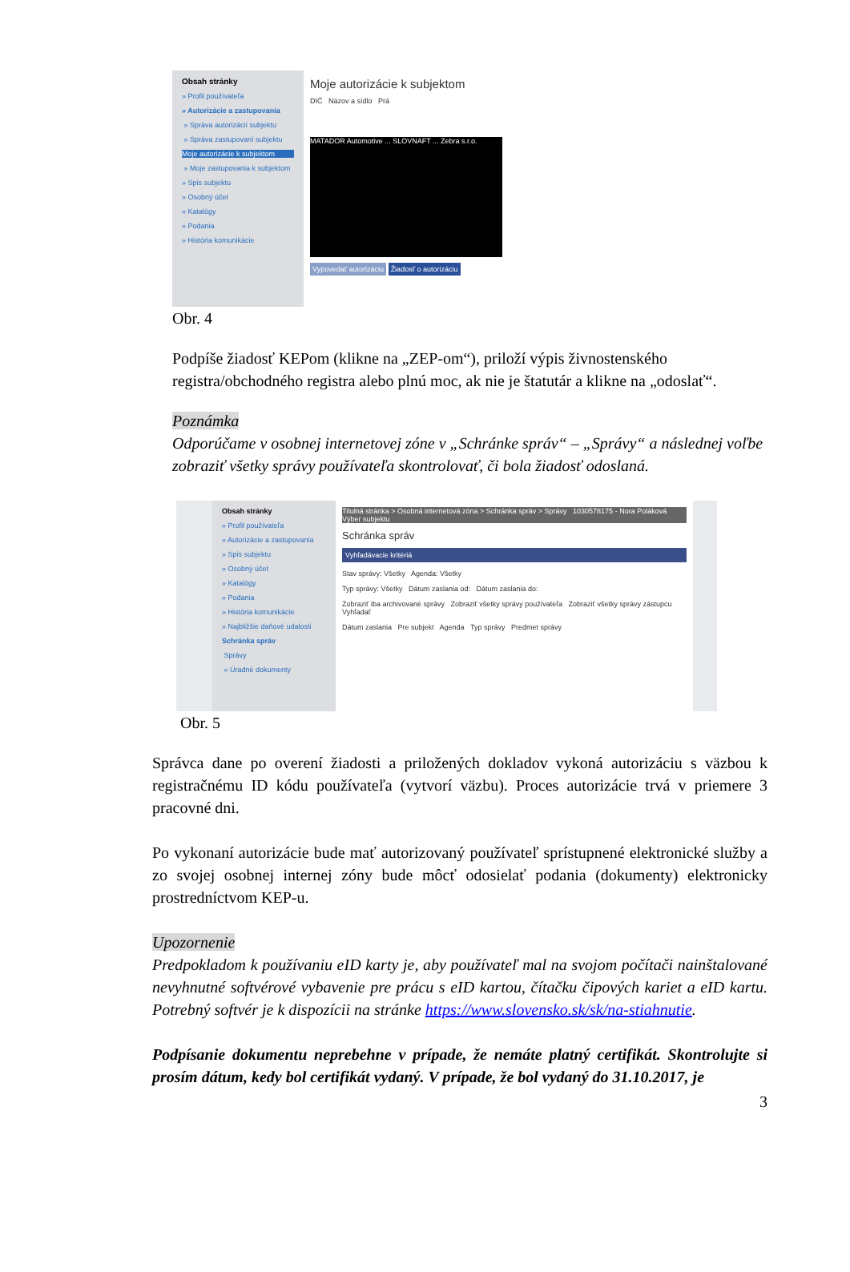Obsah stránky
» Profil používateľa
» Autorizácie a zastupovania
» Správa autorizácií subjektu
» Správa zastupovaní subjektu
Moje autorizácie k subjektom
» Moje zastupovania k subjektom
» Spis subjektu
» Osobný účet
» Katalógy
» Podania
» História komunikácie
Moje autorizácie k subjektom
DIČ Názov a sídlo Prá
MATADOR Automotive ... SLOVNAFT ... Zebra s.r.o.
Vypovedať autorizáciu Žiadosť o autorizáciu
Obr. 4
Podpíše žiadosť KEPom (klikne na „ZEP-om“), priloží výpis živnostenského registra/obchodného registra alebo plnú moc, ak nie je štatutár a klikne na „odoslať“.
Poznámka
Odporúčame v osobnej internetovej zóne v „Schránke správ“ – „Správy“ a následnej voľbe zobraziť všetky správy používateľa skontrolovať, či bola žiadosť odoslaná.
Obsah stránky
» Profil používateľa
» Autorizácie a zastupovania
» Spis subjektu
» Osobný účet
» Katalógy
» Podania
» História komunikácie
» Najbližšie daňové udalosti
Schránka správ
Správy
» Úradné dokumenty
Titulná stránka > Osobná internetová zóna > Schránka správ > Správy 1030578175 - Nora Poláková Výber subjektu
Schránka správ
Vyhľadávacie kritériá
Stav správy: Všetky Agenda: Všetky
Typ správy: Všetky Dátum zaslania od: Dátum zaslania do:
Zobraziť iba archivované správy Zobraziť všetky správy používateľa Zobraziť všetky správy zástupcu Vyhľadať
Dátum zaslania Pre subjekt Agenda Typ správy Predmet správy
Obr. 5
Správca dane po overení žiadosti a priložených dokladov vykoná autorizáciu s väzbou k registračnému ID kódu používateľa (vytvorí väzbu). Proces autorizácie trvá v priemere 3 pracovné dni.
Po vykonaní autorizácie bude mať autorizovaný používateľ sprístupnené elektronické služby a zo svojej osobnej internej zóny bude môcť odosielať podania (dokumenty) elektronicky prostredníctvom KEP-u.
Upozornenie
Predpokladom k používaniu eID karty je, aby používateľ mal na svojom počítači nainštalované nevyhnutné softvérové vybavenie pre prácu s eID kartou, čítačku čipových kariet a eID kartu. Potrebný softvér je k dispozícii na stránke https://www.slovensko.sk/sk/na-stiahnutie.
Podpísanie dokumentu neprebehne v prípade, že nemáte platný certifikát. Skontrolujte si prosím dátum, kedy bol certifikát vydaný. V prípade, že bol vydaný do 31.10.2017, je
3